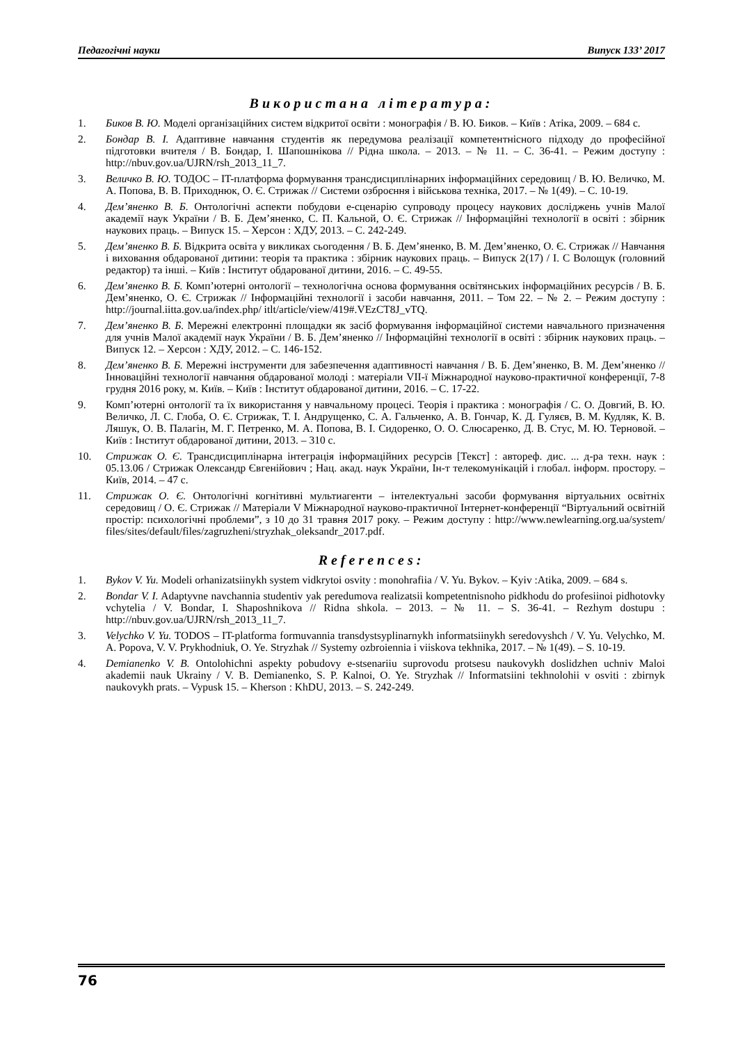Педагогічні науки Випуск 133’ 2017
Використана література:
1. Биков В. Ю. Моделі організаційних систем відкритої освіти : монографія / В. Ю. Биков. – Київ : Атіка, 2009. – 684 с.
2. Бондар В. І. Адаптивне навчання студентів як передумова реалізації компетентнісного підходу до професійної підготовки вчителя / В. Бондар, І. Шапошнікова // Рідна школа. – 2013. – № 11. – С. 36-41. – Режим доступу : http://nbuv.gov.ua/UJRN/rsh_2013_11_7.
3. Величко В. Ю. ТОДОС – IT-платформа формування трансдисциплінарних інформаційних середовищ / В. Ю. Величко, М. А. Попова, В. В. Приходнюк, О. Є. Стрижак // Системи озброєння і військова техніка, 2017. – № 1(49). – С. 10-19.
4. Дем’яненко В. Б. Онтологічні аспекти побудови е-сценарію супроводу процесу наукових досліджень учнів Малої академії наук України / В. Б. Дем’яненко, С. П. Кальной, О. Є. Стрижак // Інформаційні технології в освіті : збірник наукових праць. – Випуск 15. – Херсон : ХДУ, 2013. – С. 242-249.
5. Дем’яненко В. Б. Відкрита освіта у викликах сьогодення / В. Б. Дем’яненко, В. М. Дем’яненко, О. Є. Стрижак // Навчання і виховання обдарованої дитини: теорія та практика : збірник наукових праць. – Випуск 2(17) / І. С Волощук (головний редактор) та інші. – Київ : Інститут обдарованої дитини, 2016. – С. 49-55.
6. Дем’яненко В. Б. Комп’ютерні онтології – технологічна основа формування освітянських інформаційних ресурсів / В. Б. Дем’яненко, О. Є. Стрижак // Інформаційні технології і засоби навчання, 2011. – Том 22. – № 2. – Режим доступу : http://journal.iitta.gov.ua/index.php/ itlt/article/view/419#.VEzCT8J_vTQ.
7. Дем’яненко В. Б. Мережні електронні площадки як засіб формування інформаційної системи навчального призначення для учнів Малої академії наук України / В. Б. Дем’яненко // Інформаційні технології в освіті : збірник наукових праць. – Випуск 12. – Херсон : ХДУ, 2012. – С. 146-152.
8. Дем’яненко В. Б. Мережні інструменти для забезпечення адаптивності навчання / В. Б. Дем’яненко, В. М. Дем’яненко // Інноваційні технології навчання обдарованої молоді : матеріали VII-ї Міжнародної науково-практичної конференції, 7-8 грудня 2016 року, м. Київ. – Київ : Інститут обдарованої дитини, 2016. – С. 17-22.
9. Комп’ютерні онтології та їх використання у навчальному процесі. Теорія і практика : монографія / С. О. Довгий, В. Ю. Величко, Л. С. Глоба, О. Є. Стрижак, Т. І. Андрущенко, С. А. Гальченко, А. В. Гончар, К. Д. Гуляєв, В. М. Кудляк, К. В. Ляшук, О. В. Палагін, М. Г. Петренко, М. А. Попова, В. І. Сидоренко, О. О. Слюсаренко, Д. В. Стус, М. Ю. Терновой. – Київ : Інститут обдарованої дитини, 2013. – 310 с.
10. Стрижак О. Є. Трансдисциплінарна інтеграція інформаційних ресурсів [Текст] : автореф. дис. ... д-ра техн. наук : 05.13.06 / Стрижак Олександр Євгенійович ; Нац. акад. наук України, Ін-т телекомунікацій і глобал. інформ. простору. – Київ, 2014. – 47 с.
11. Стрижак О. Є. Онтологічні когнітивні мультиагенти – інтелектуальні засоби формування віртуальних освітніх середовищ / О. Є. Стрижак // Матеріали V Міжнародної науково-практичної Інтернет-конференції “Віртуальний освітній простір: психологічні проблеми”, з 10 до 31 травня 2017 року. – Режим доступу : http://www.newlearning.org.ua/system/ files/sites/default/files/zagruzheni/stryzhak_oleksandr_2017.pdf.
References:
1. Bykov V. Yu. Modeli orhanizatsiinykh system vidkrytoi osvity : monohrafiia / V. Yu. Bykov. – Kyiv :Atika, 2009. – 684 s.
2. Bondar V. I. Adaptyvne navchannia studentiv yak peredumova realizatsii kompetentnisnoho pidkhodu do profesiinoi pidhotovky vchytelia / V. Bondar, I. Shaposhnikova // Ridna shkola. – 2013. – № 11. – S. 36-41. – Rezhym dostupu : http://nbuv.gov.ua/UJRN/rsh_2013_11_7.
3. Velychko V. Yu. TODOS – IT-platforma formuvannia transdystsyplinarnykh informatsiinykh seredovyshch / V. Yu. Velychko, M. A. Popova, V. V. Prykhodniuk, O. Ye. Stryzhak // Systemy ozbroiennia i viiskova tekhnika, 2017. – № 1(49). – S. 10-19.
4. Demianenko V. B. Ontolohichni aspekty pobudovy e-stsenariiu suprovodu protsesu naukovykh doslidzhen uchniv Maloi akademii nauk Ukrainy / V. B. Demianenko, S. P. Kalnoi, O. Ye. Stryzhak // Informatsiini tekhnolohii v osviti : zbirnyk naukovykh prats. – Vypusk 15. – Kherson : KhDU, 2013. – S. 242-249.
76